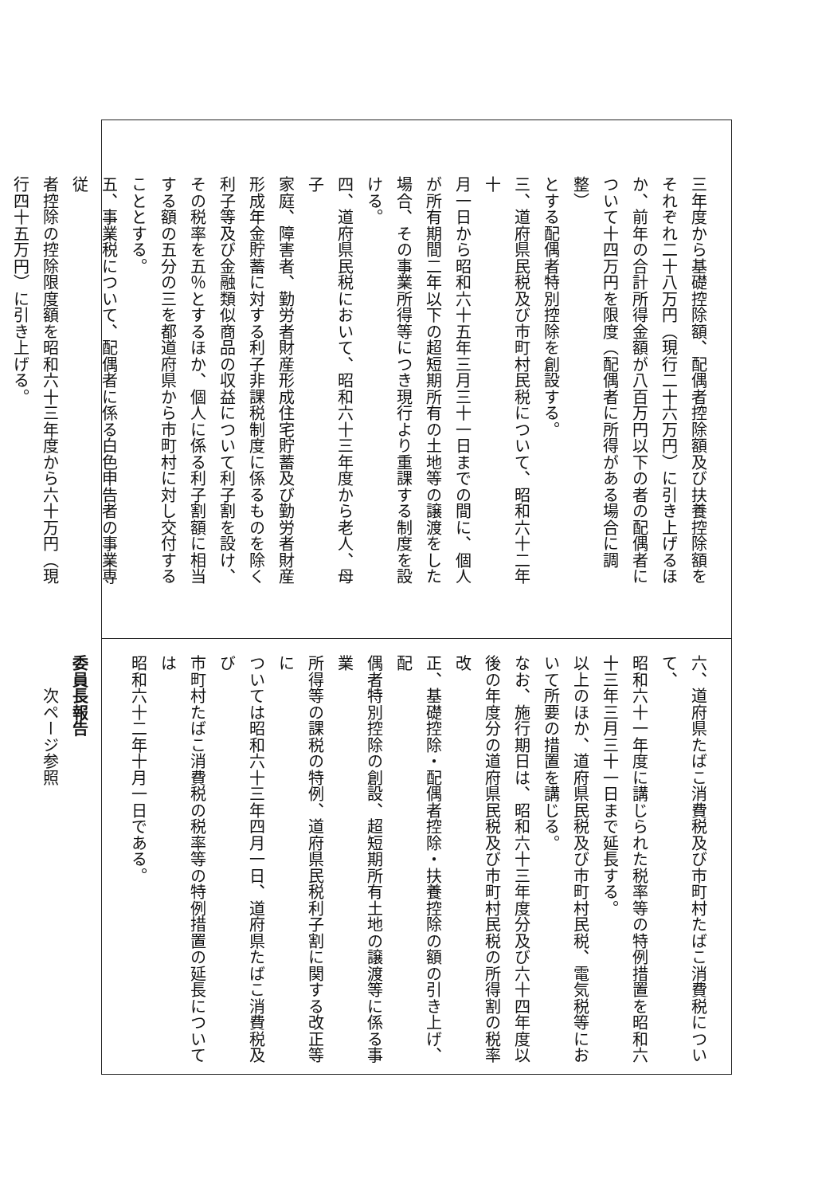三年度から基礎控除額、配偶者控除額及び扶養控除額を
それぞれ二十八万円（現行二十六万円）に引き上げるほ
か、前年の合計所得金額が八百万円以下の者の配偶者に
ついて十四万円を限度（配偶者に所得がある場合に調整）
とする配偶者特別控除を創設する。
三、道府県民税及び市町村民税について、昭和六十二年十
月一日から昭和六十五年三月三十一日までの間に、個人
が所有期間二年以下の超短期所有の土地等の譲渡をした
場合、その事業所得等につき現行より重課する制度を設
ける。
四、道府県民税において、昭和六十三年度から老人、母子
家庭、障害者、勤労者財産形成住宅貯蓄及び勤労者財産
形成年金貯蓄に対する利子非課税制度に係るものを除く
利子等及び金融類似商品の収益について利子割を設け、
その税率を五％とするほか、個人に係る利子割額に相当
する額の五分の三を都道府県から市町村に対し交付する
こととする。
五、事業税について、配偶者に係る白色申告者の事業専従
者控除の控除限度額を昭和六十三年度から六十万円（現
行四十五万円）に引き上げる。
六、道府県たばこ消費税及び市町村たばこ消費税について、
昭和六十一年度に講じられた税率等の特例措置を昭和六
十三年三月三十一日まで延長する。
以上のほか、道府県民税及び市町村民税、電気税等にお
いて所要の措置を講じる。
なお、施行期日は、昭和六十三年度分及び六十四年度以
後の年度分の道府県民税及び市町村民税の所得割の税率改
正、基礎控除・配偶者控除・扶養控除の額の引き上げ、配
偶者特別控除の創設、超短期所有土地の譲渡等に係る事業
所得等の課税の特例、道府県民税利子割に関する改正等に
ついては昭和六十三年四月一日、道府県たばこ消費税及び
市町村たばこ消費税の税率等の特例措置の延長については
昭和六十二年十月一日である。
委員長報告
　　次ページ参照